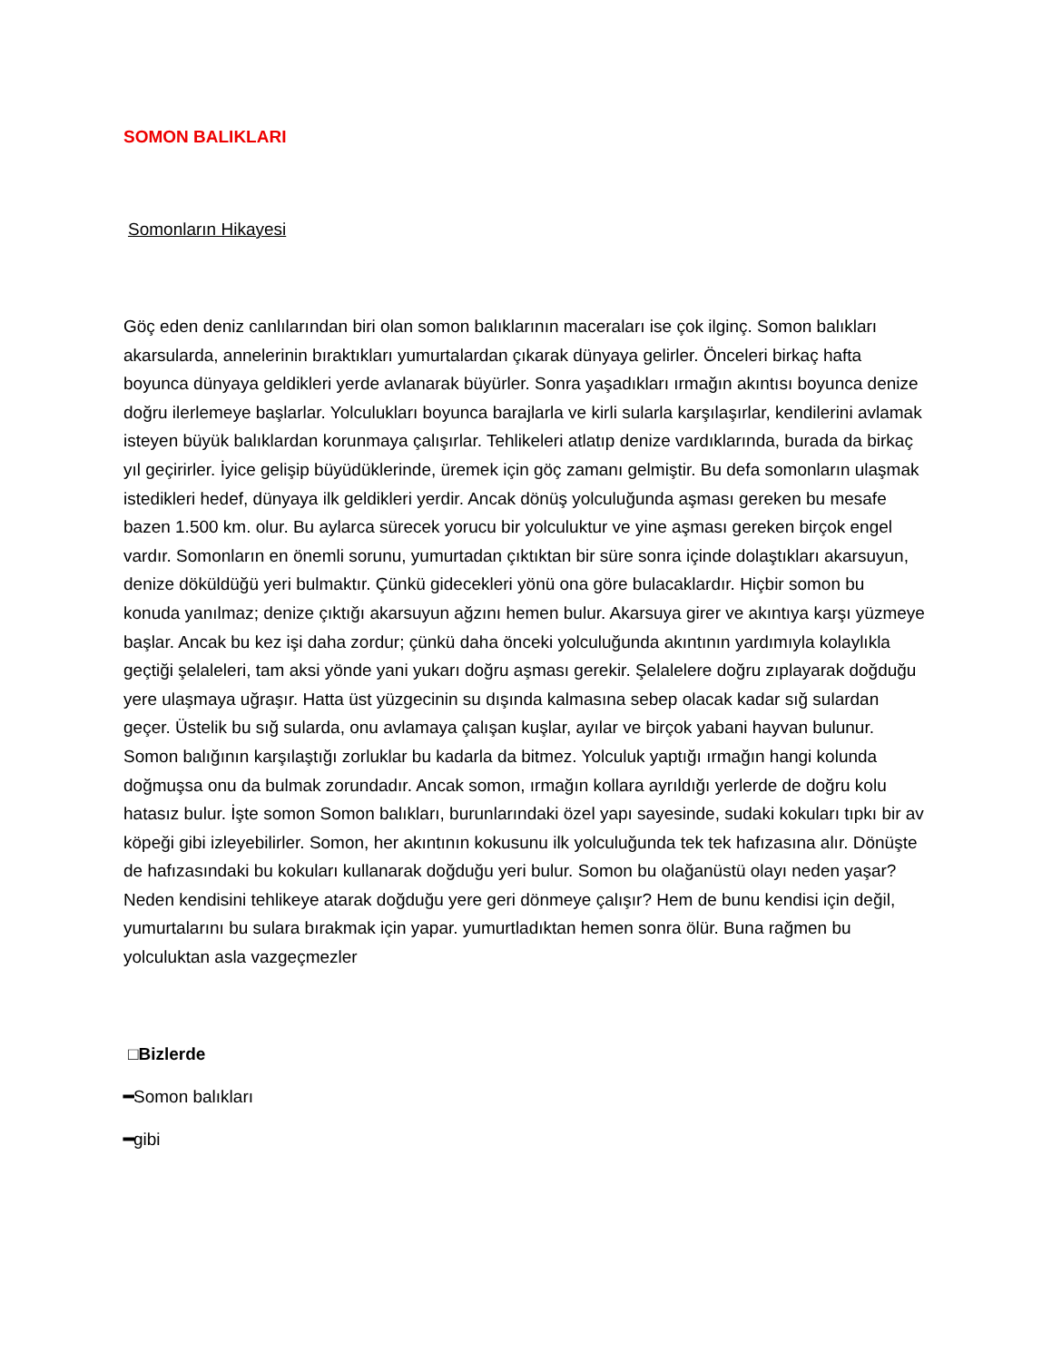SOMON BALIKLARI
Somonların Hikayesi
Göç eden deniz canlılarından biri olan somon balıklarının maceraları ise çok ilginç. Somon balıkları akarsularda, annelerinin bıraktıkları yumurtalardan çıkarak dünyaya gelirler. Önceleri birkaç hafta boyunca dünyaya geldikleri yerde avlanarak büyürler. Sonra yaşadıkları ırmağın akıntısı boyunca denize doğru ilerlemeye başlarlar. Yolculukları boyunca barajlarla ve kirli sularla karşılaşırlar, kendilerini avlamak isteyen büyük balıklardan korunmaya çalışırlar. Tehlikeleri atlatıp denize vardıklarında, burada da birkaç yıl geçirirler. İyice gelişip büyüdüklerinde, üremek için göç zamanı gelmiştir. Bu defa somonların ulaşmak istedikleri hedef, dünyaya ilk geldikleri yerdir. Ancak dönüş yolculuğunda aşması gereken bu mesafe bazen 1.500 km. olur. Bu aylarca sürecek yorucu bir yolculuktur ve yine aşması gereken birçok engel vardır. Somonların en önemli sorunu, yumurtadan çıktıktan bir süre sonra içinde dolaştıkları akarsuyun, denize döküldüğü yeri bulmaktır. Çünkü gidecekleri yönü ona göre bulacaklardır. Hiçbir somon bu konuda yanılmaz; denize çıktığı akarsuyun ağzını hemen bulur. Akarsuya girer ve akıntıya karşı yüzmeye başlar. Ancak bu kez işi daha zordur; çünkü daha önceki yolculuğunda akıntının yardımıyla kolaylıkla geçtiği şelaleleri, tam aksi yönde yani yukarı doğru aşması gerekir. Şelalelere doğru zıplayarak doğduğu yere ulaşmaya uğraşır. Hatta üst yüzgecinin su dışında kalmasına sebep olacak kadar sığ sulardan geçer. Üstelik bu sığ sularda, onu avlamaya çalışan kuşlar, ayılar ve birçok yabani hayvan bulunur. Somon balığının karşılaştığı zorluklar bu kadarla da bitmez. Yolculuk yaptığı ırmağın hangi kolunda doğmuşsa onu da bulmak zorundadır. Ancak somon, ırmağın kollara ayrıldığı yerlerde de doğru kolu hatasız bulur. İşte somon Somon balıkları, burunlarındaki özel yapı sayesinde, sudaki kokuları tıpkı bir av köpeği gibi izleyebilirler. Somon, her akıntının kokusunu ilk yolculuğunda tek tek hafızasına alır. Dönüşte de hafızasındaki bu kokuları kullanarak doğduğu yeri bulur. Somon bu olağanüstü olayı neden yaşar? Neden kendisini tehlikeye atarak doğduğu yere geri dönmeye çalışır? Hem de bunu kendisi için değil, yumurtalarını bu sulara bırakmak için yapar. yumurtladıktan hemen sonra ölür. Buna rağmen bu yolculuktan asla vazgeçmezler
□Bizlerde
━Somon balıkları
━gibi